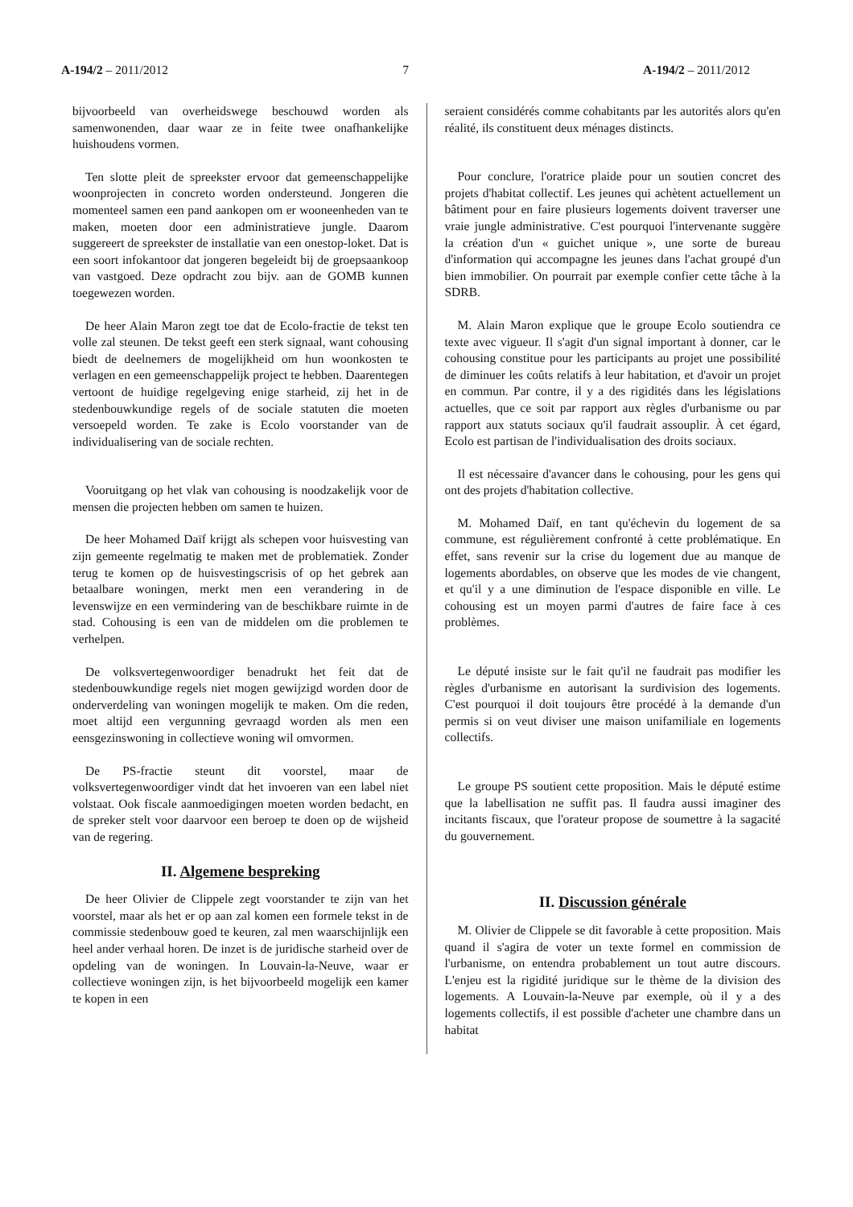A-194/2 – 2011/2012 7 A-194/2 – 2011/2012
bijvoorbeeld van overheidswege beschouwd worden als samenwonenden, daar waar ze in feite twee onafhankelijke huishoudens vormen.
Ten slotte pleit de spreekster ervoor dat gemeenschappelijke woonprojecten in concreto worden ondersteund. Jongeren die momenteel samen een pand aankopen om er wooneenheden van te maken, moeten door een administratieve jungle. Daarom suggereert de spreekster de installatie van een onestop-loket. Dat is een soort infokantoor dat jongeren begeleidt bij de groepsaankoop van vastgoed. Deze opdracht zou bijv. aan de GOMB kunnen toegewezen worden.
De heer Alain Maron zegt toe dat de Ecolo-fractie de tekst ten volle zal steunen. De tekst geeft een sterk signaal, want cohousing biedt de deelnemers de mogelijkheid om hun woonkosten te verlagen en een gemeenschappelijk project te hebben. Daarentegen vertoont de huidige regelgeving enige starheid, zij het in de stedenbouwkundige regels of de sociale statuten die moeten versoepeld worden. Te zake is Ecolo voorstander van de individualisering van de sociale rechten.
Vooruitgang op het vlak van cohousing is noodzakelijk voor de mensen die projecten hebben om samen te huizen.
De heer Mohamed Daïf krijgt als schepen voor huisvesting van zijn gemeente regelmatig te maken met de problematiek. Zonder terug te komen op de huisvestingscrisis of op het gebrek aan betaalbare woningen, merkt men een verandering in de levenswijze en een vermindering van de beschikbare ruimte in de stad. Cohousing is een van de middelen om die problemen te verhelpen.
De volksvertegenwoordiger benadrukt het feit dat de stedenbouwkundige regels niet mogen gewijzigd worden door de onderverdeling van woningen mogelijk te maken. Om die reden, moet altijd een vergunning gevraagd worden als men een eensgezinswoning in collectieve woning wil omvormen.
De PS-fractie steunt dit voorstel, maar de volksvertegenwoordiger vindt dat het invoeren van een label niet volstaat. Ook fiscale aanmoedigingen moeten worden bedacht, en de spreker stelt voor daarvoor een beroep te doen op de wijsheid van de regering.
II. Algemene bespreking
De heer Olivier de Clippele zegt voorstander te zijn van het voorstel, maar als het er op aan zal komen een formele tekst in de commissie stedenbouw goed te keuren, zal men waarschijnlijk een heel ander verhaal horen. De inzet is de juridische starheid over de opdeling van de woningen. In Louvain-la-Neuve, waar er collectieve woningen zijn, is het bijvoorbeeld mogelijk een kamer te kopen in een
seraient considérés comme cohabitants par les autorités alors qu'en réalité, ils constituent deux ménages distincts.
Pour conclure, l'oratrice plaide pour un soutien concret des projets d'habitat collectif. Les jeunes qui achètent actuellement un bâtiment pour en faire plusieurs logements doivent traverser une vraie jungle administrative. C'est pourquoi l'intervenante suggère la création d'un « guichet unique », une sorte de bureau d'information qui accompagne les jeunes dans l'achat groupé d'un bien immobilier. On pourrait par exemple confier cette tâche à la SDRB.
M. Alain Maron explique que le groupe Ecolo soutiendra ce texte avec vigueur. Il s'agit d'un signal important à donner, car le cohousing constitue pour les participants au projet une possibilité de diminuer les coûts relatifs à leur habitation, et d'avoir un projet en commun. Par contre, il y a des rigidités dans les législations actuelles, que ce soit par rapport aux règles d'urbanisme ou par rapport aux statuts sociaux qu'il faudrait assouplir. À cet égard, Ecolo est partisan de l'individualisation des droits sociaux.
Il est nécessaire d'avancer dans le cohousing, pour les gens qui ont des projets d'habitation collective.
M. Mohamed Daïf, en tant qu'échevin du logement de sa commune, est régulièrement confronté à cette problématique. En effet, sans revenir sur la crise du logement due au manque de logements abordables, on observe que les modes de vie changent, et qu'il y a une diminution de l'espace disponible en ville. Le cohousing est un moyen parmi d'autres de faire face à ces problèmes.
Le député insiste sur le fait qu'il ne faudrait pas modifier les règles d'urbanisme en autorisant la surdivision des logements. C'est pourquoi il doit toujours être procédé à la demande d'un permis si on veut diviser une maison unifamiliale en logements collectifs.
Le groupe PS soutient cette proposition. Mais le député estime que la labellisation ne suffit pas. Il faudra aussi imaginer des incitants fiscaux, que l'orateur propose de soumettre à la sagacité du gouvernement.
II. Discussion générale
M. Olivier de Clippele se dit favorable à cette proposition. Mais quand il s'agira de voter un texte formel en commission de l'urbanisme, on entendra probablement un tout autre discours. L'enjeu est la rigidité juridique sur le thème de la division des logements. A Louvain-la-Neuve par exemple, où il y a des logements collectifs, il est possible d'acheter une chambre dans un habitat